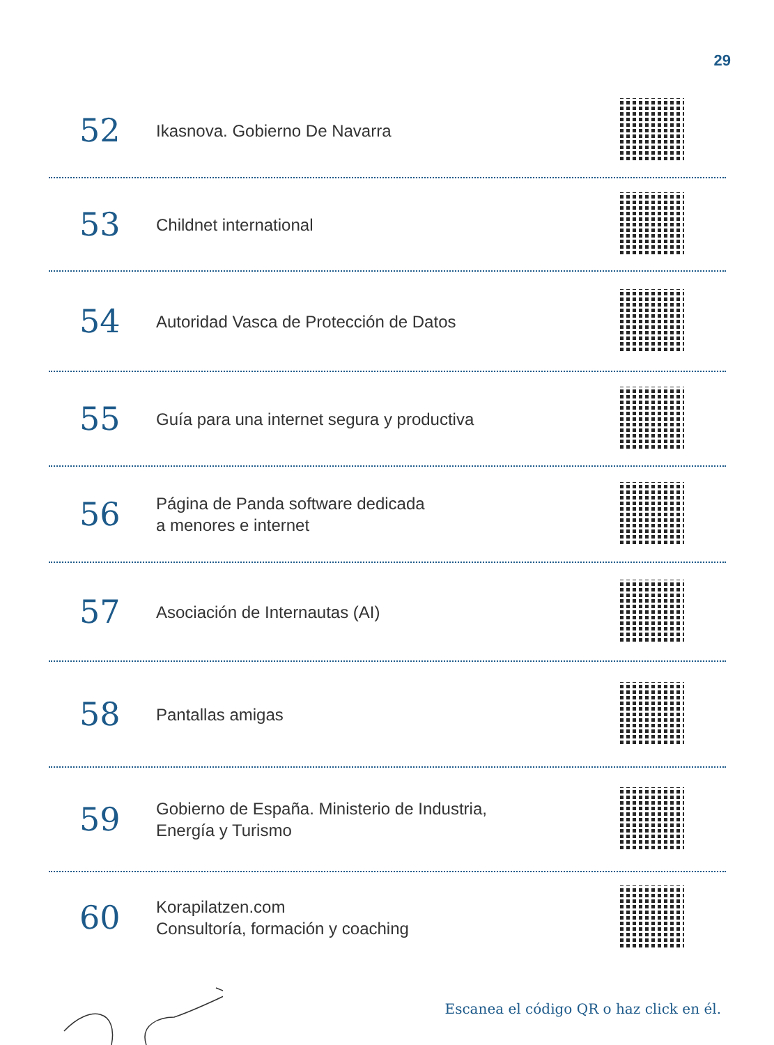29
52
Ikasnova. Gobierno De Navarra
53
Childnet international
54
Autoridad Vasca de Protección de Datos
55
Guía para una internet segura y productiva
56
Página de Panda software dedicada
a menores e internet
57
Asociación de Internautas (AI)
58
Pantallas amigas
59
Gobierno de España. Ministerio de Industria,
Energía y Turismo
60
Korapilatzen.com
Consultoría, formación y coaching
Escanea el código QR o haz click en él.